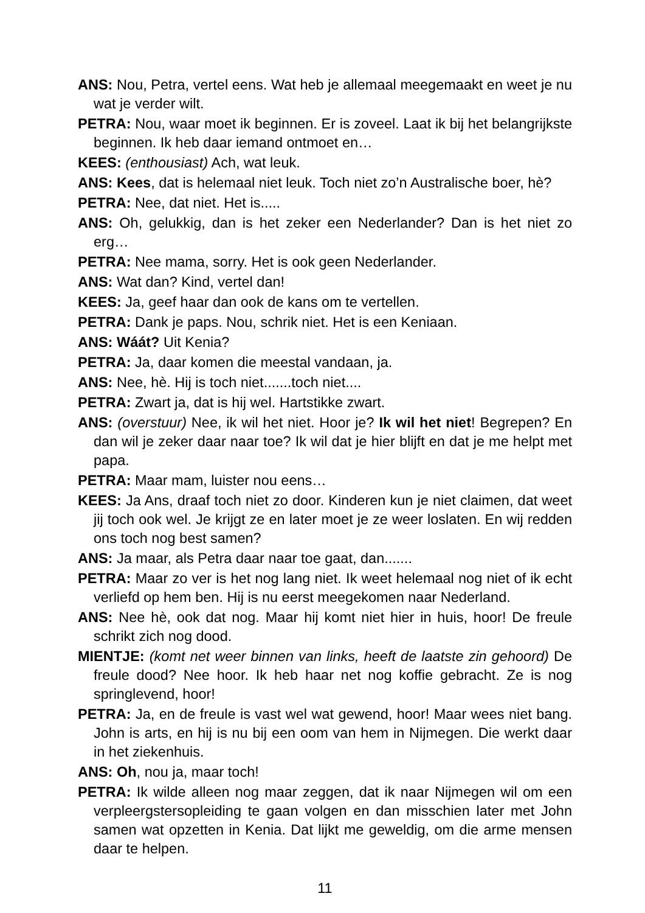ANS: Nou, Petra, vertel eens. Wat heb je allemaal meegemaakt en weet je nu wat je verder wilt.
PETRA: Nou, waar moet ik beginnen. Er is zoveel. Laat ik bij het belangrijkste beginnen. Ik heb daar iemand ontmoet en…
KEES: (enthousiast) Ach, wat leuk.
ANS: Kees, dat is helemaal niet leuk. Toch niet zo’n Australische boer, hè?
PETRA: Nee, dat niet. Het is.....
ANS: Oh, gelukkig, dan is het zeker een Nederlander? Dan is het niet zo erg…
PETRA: Nee mama, sorry. Het is ook geen Nederlander.
ANS: Wat dan? Kind, vertel dan!
KEES: Ja, geef haar dan ook de kans om te vertellen.
PETRA: Dank je paps. Nou, schrik niet. Het is een Keniaan.
ANS: Wáát? Uit Kenia?
PETRA: Ja, daar komen die meestal vandaan, ja.
ANS: Nee, hè. Hij is toch niet.......toch niet....
PETRA: Zwart ja, dat is hij wel. Hartstikke zwart.
ANS: (overstuur) Nee, ik wil het niet. Hoor je? Ik wil het niet! Begrepen? En dan wil je zeker daar naar toe? Ik wil dat je hier blijft en dat je me helpt met papa.
PETRA: Maar mam, luister nou eens…
KEES: Ja Ans, draaf toch niet zo door. Kinderen kun je niet claimen, dat weet jij toch ook wel. Je krijgt ze en later moet je ze weer loslaten. En wij redden ons toch nog best samen?
ANS: Ja maar, als Petra daar naar toe gaat, dan.......
PETRA: Maar zo ver is het nog lang niet. Ik weet helemaal nog niet of ik echt verliefd op hem ben. Hij is nu eerst meegekomen naar Nederland.
ANS: Nee hè, ook dat nog. Maar hij komt niet hier in huis, hoor! De freule schrikt zich nog dood.
MIENTJE: (komt net weer binnen van links, heeft de laatste zin gehoord) De freule dood? Nee hoor. Ik heb haar net nog koffie gebracht. Ze is nog springlevend, hoor!
PETRA: Ja, en de freule is vast wel wat gewend, hoor! Maar wees niet bang. John is arts, en hij is nu bij een oom van hem in Nijmegen. Die werkt daar in het ziekenhuis.
ANS: Oh, nou ja, maar toch!
PETRA: Ik wilde alleen nog maar zeggen, dat ik naar Nijmegen wil om een verpleergstersopleiding te gaan volgen en dan misschien later met John samen wat opzetten in Kenia. Dat lijkt me geweldig, om die arme mensen daar te helpen.
11